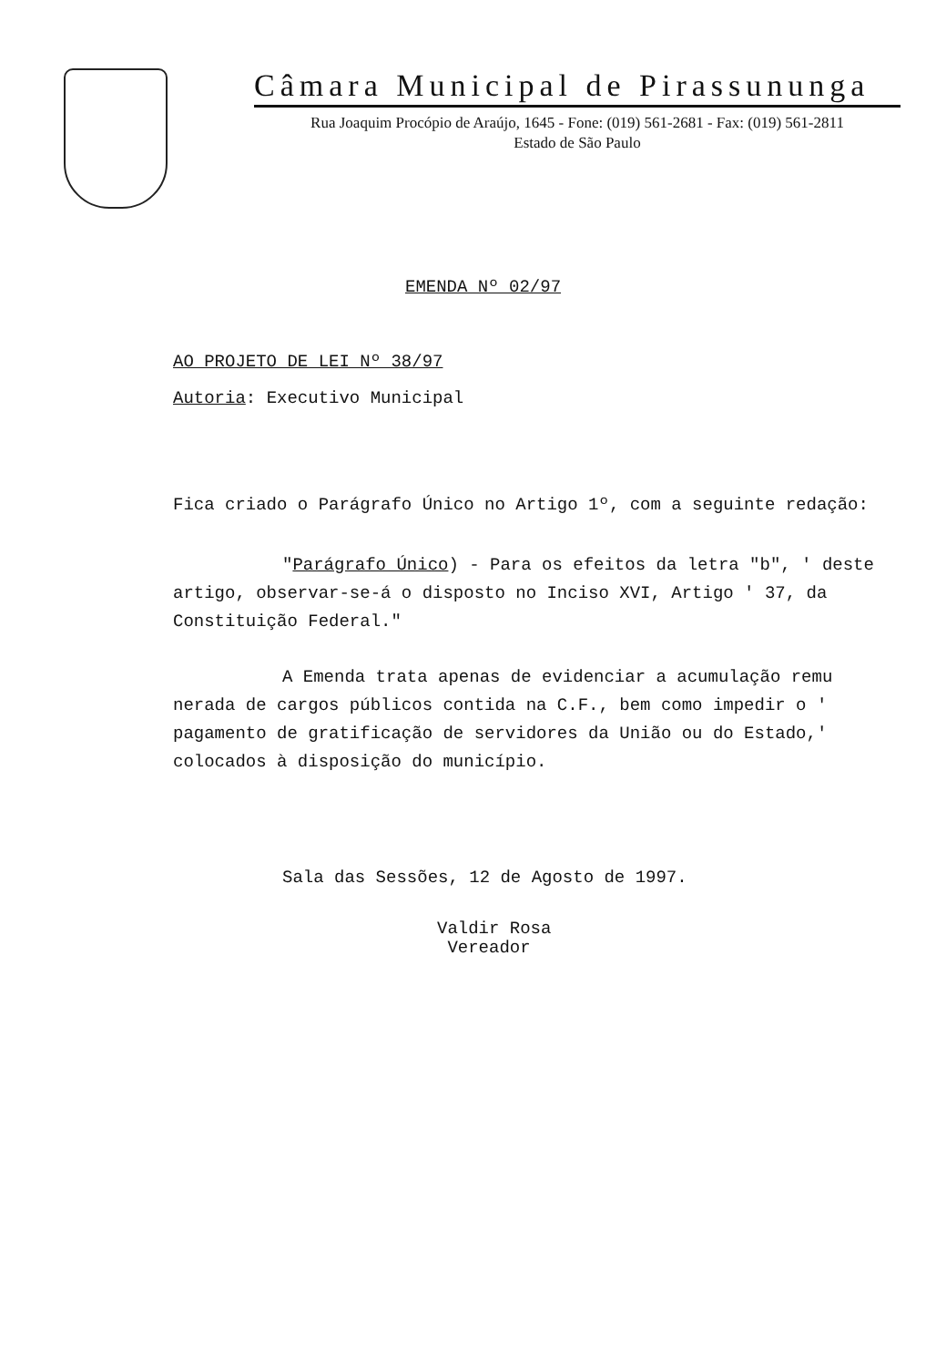Câmara Municipal de Pirassununga
Rua Joaquim Procópio de Araújo, 1645 - Fone: (019) 561-2681 - Fax: (019) 561-2811
Estado de São Paulo
EMENDA Nº 02/97
AO PROJETO DE LEI Nº 38/97
Autoria: Executivo Municipal
Fica criado o Parágrafo Único no Artigo 1º, com a seguinte redação:
"Parágrafo Único) - Para os efeitos da letra "b", ' deste artigo, observar-se-á o disposto no Inciso XVI, Artigo ' 37, da Constituição Federal."
A Emenda trata apenas de evidenciar a acumulação remu nerada de cargos públicos contida na C.F., bem como impedir o ' pagamento de gratificação de servidores da União ou do Estado,' colocados à disposição do município.
Sala das Sessões, 12 de Agosto de 1997.
Valdir Rosa
Vereador